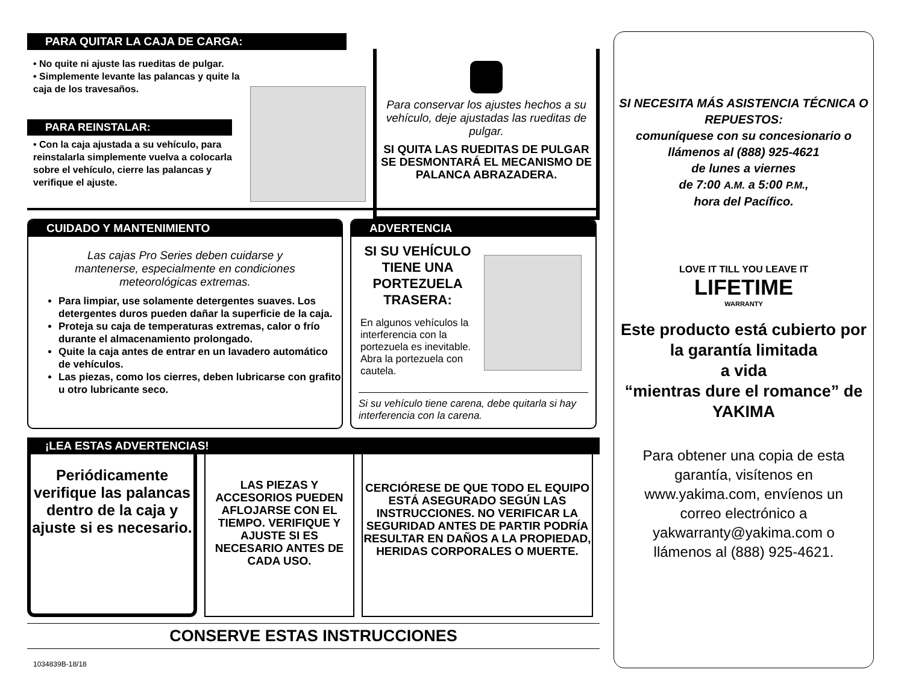PARA QUITAR LA CAJA DE CARGA:
• No quite ni ajuste las rueditas de pulgar.
• Simplemente levante las palancas y quite la caja de los travesaños.
PARA REINSTALAR:
• Con la caja ajustada a su vehículo, para reinstalarla simplemente vuelva a colocarla sobre el vehículo, cierre las palancas y verifique el ajuste.
Para conservar los ajustes hechos a su vehículo, deje ajustadas las rueditas de pulgar.
SI QUITA LAS RUEDITAS DE PULGAR SE DESMONTARÁ EL MECANISMO DE PALANCA ABRAZADERA.
CUIDADO Y MANTENIMIENTO
Las cajas Pro Series deben cuidarse y mantenerse, especialmente en condiciones meteorológicas extremas.
Para limpiar, use solamente detergentes suaves. Los detergentes duros pueden dañar la superficie de la caja.
Proteja su caja de temperaturas extremas, calor o frío durante el almacenamiento prolongado.
Quite la caja antes de entrar en un lavadero automático de vehículos.
Las piezas, como los cierres, deben lubricarse con grafito u otro lubricante seco.
ADVERTENCIA
SI SU VEHÍCULO TIENE UNA PORTEZUELA TRASERA:
En algunos vehículos la interferencia con la portezuela es inevitable. Abra la portezuela con cautela.
Si su vehículo tiene carena, debe quitarla si hay interferencia con la carena.
¡LEA ESTAS ADVERTENCIAS!
Periódicamente verifique las palancas dentro de la caja y ajuste si es necesario.
LAS PIEZAS Y ACCESORIOS PUEDEN AFLOJARSE CON EL TIEMPO. VERIFIQUE Y AJUSTE SI ES NECESARIO ANTES DE CADA USO.
CERCIÓRESE DE QUE TODO EL EQUIPO ESTÁ ASEGURADO SEGÚN LAS INSTRUCCIONES. NO VERIFICAR LA SEGURIDAD ANTES DE PARTIR PODRÍA RESULTAR EN DAÑOS A LA PROPIEDAD, HERIDAS CORPORALES O MUERTE.
CONSERVE ESTAS INSTRUCCIONES
1034839B-18/18
SI NECESITA MÁS ASISTENCIA TÉCNICA O REPUESTOS:
comuníquese con su concesionario o llámenos al (888) 925-4621
de lunes a viernes
de 7:00 A.M. a 5:00 P.M.,
hora del Pacífico.
LOVE IT TILL YOU LEAVE IT
LIFETIME
WARRANTY
Este producto está cubierto por la garantía limitada
a vida
“mientras dure el romance” de YAKIMA
Para obtener una copia de esta garantía, visítenos en www.yakima.com, envíenos un correo electrónico a yakwarranty@yakima.com o llámenos al (888) 925-4621.